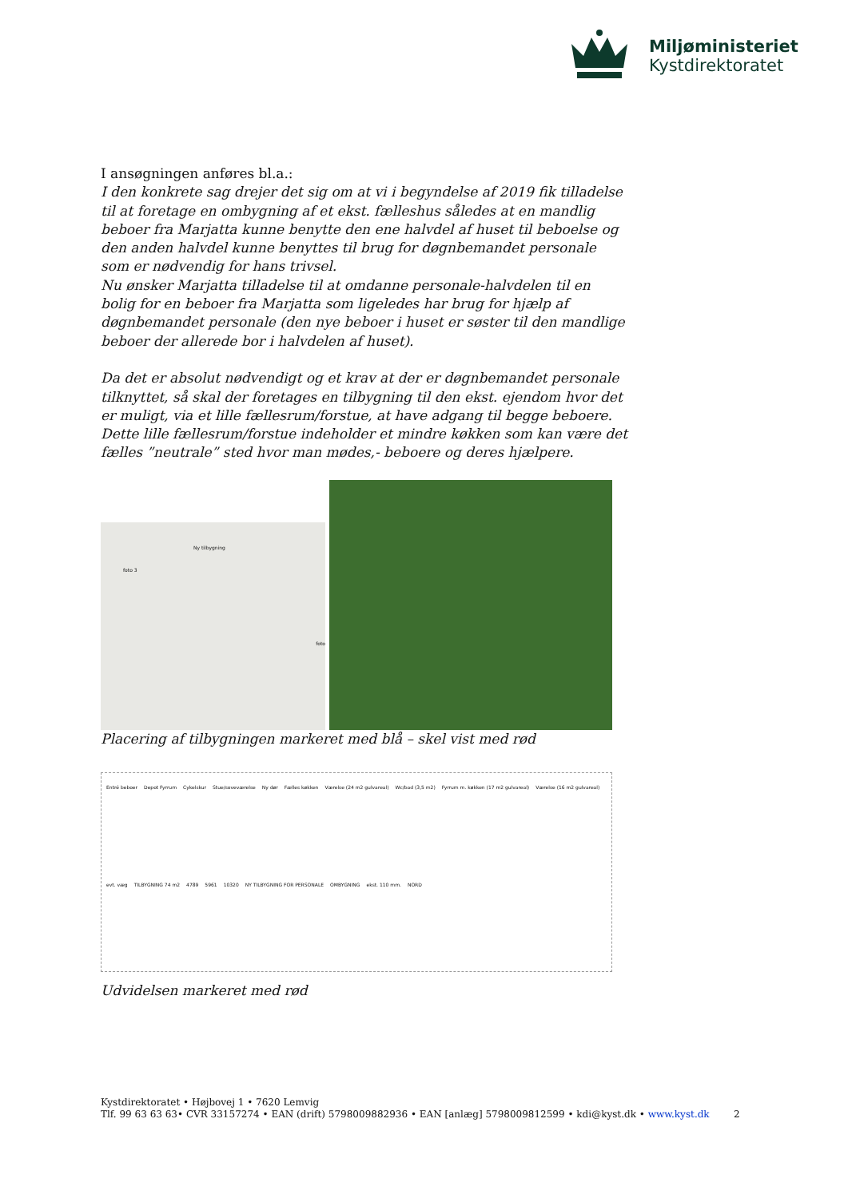Miljøministeriet
Kystdirektoratet
I ansøgningen anføres bl.a.:
I den konkrete sag drejer det sig om at vi i begyndelse af 2019 fik tilladelse til at foretage en ombygning af et ekst. fælleshus således at en mandlig beboer fra Marjatta kunne benytte den ene halvdel af huset til beboelse og den anden halvdel kunne benyttes til brug for døgnbemandet personale som er nødvendig for hans trivsel.
Nu ønsker Marjatta tilladelse til at omdanne personale-halvdelen til en bolig for en beboer fra Marjatta som ligeledes har brug for hjælp af døgnbemandet personale (den nye beboer i huset er søster til den mandlige beboer der allerede bor i halvdelen af huset).
Da det er absolut nødvendigt og et krav at der er døgnbemandet personale tilknyttet, så skal der foretages en tilbygning til den ekst. ejendom hvor det er muligt, via et lille fællesrum/forstue, at have adgang til begge beboere. Dette lille fællesrum/forstue indeholder et mindre køkken som kan være det fælles ”neutrale” sted hvor man mødes,- beboere og deres hjælpere.
Ny tilbygning
foto 3
foto
Placering af tilbygningen markeret med blå – skel vist med rød
Entré beboer Depot Fyrrum Cykelskur Stue/soveværelse Ny dør Fælles køkken Værelse (24 m2 gulvareal) Wc/bad (3,5 m2) Fyrrum m. køkken (17 m2 gulvareal) Værelse (16 m2 gulvareal) evt. væg TILBYGNING 74 m2 4789 5961 10320 NY TILBYGNING FOR PERSONALE OMBYGNING ekst. 110 mm. NORD
Udvidelsen markeret med rød
Kystdirektoratet • Højbovej 1 • 7620 Lemvig
Tlf. 99 63 63 63• CVR 33157274 • EAN (drift) 5798009882936 • EAN [anlæg] 5798009812599 • kdi@kyst.dk • www.kyst.dk
2